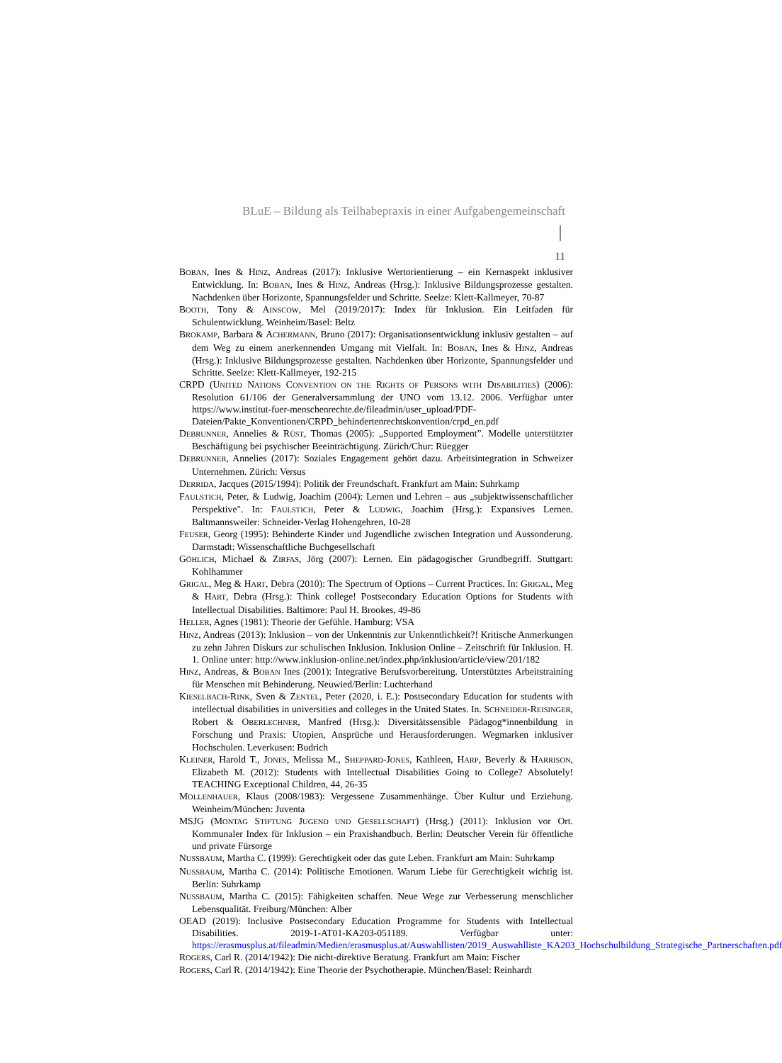BLuE – Bildung als Teilhabepraxis in einer Aufgabengemeinschaft
11
BOBAN, Ines & HINZ, Andreas (2017): Inklusive Wertorientierung – ein Kernaspekt inklusiver Entwicklung. In: BOBAN, Ines & HINZ, Andreas (Hrsg.): Inklusive Bildungsprozesse gestalten. Nachdenken über Horizonte, Spannungsfelder und Schritte. Seelze: Klett-Kallmeyer, 70-87
BOOTH, Tony & AINSCOW, Mel (2019/2017): Index für Inklusion. Ein Leitfaden für Schulentwicklung. Weinheim/Basel: Beltz
BROKAMP, Barbara & ACHERMANN, Bruno (2017): Organisationsentwicklung inklusiv gestalten – auf dem Weg zu einem anerkennenden Umgang mit Vielfalt. In: BOBAN, Ines & HINZ, Andreas (Hrsg.): Inklusive Bildungsprozesse gestalten. Nachdenken über Horizonte, Spannungsfelder und Schritte. Seelze: Klett-Kallmeyer, 192-215
CRPD (UNITED NATIONS CONVENTION ON THE RIGHTS OF PERSONS WITH DISABILITIES) (2006): Resolution 61/106 der Generalversammlung der UNO vom 13.12. 2006. Verfügbar unter https://www.institut-fuer-menschenrechte.de/fileadmin/user_upload/PDF-Dateien/Pakte_Konventionen/CRPD_behindertenrechtskonvention/crpd_en.pdf
DEBRUNNER, Annelies & RÜST, Thomas (2005): „Supported Employment”. Modelle unterstützter Beschäftigung bei psychischer Beeinträchtigung. Zürich/Chur: Rüegger
DEBRUNNER, Annelies (2017): Soziales Engagement gehört dazu. Arbeitsintegration in Schweizer Unternehmen. Zürich: Versus
DERRIDA, Jacques (2015/1994): Politik der Freundschaft. Frankfurt am Main: Suhrkamp
FAULSTICH, Peter, & Ludwig, Joachim (2004): Lernen und Lehren – aus „subjektwissenschaftlicher Perspektive". In: FAULSTICH, Peter & LUDWIG, Joachim (Hrsg.): Expansives Lernen. Baltmannsweiler: Schneider-Verlag Hohengehren, 10-28
FEUSER, Georg (1995): Behinderte Kinder und Jugendliche zwischen Integration und Aussonderung. Darmstadt: Wissenschaftliche Buchgesellschaft
GÖHLICH, Michael & ZIRFAS, Jörg (2007): Lernen. Ein pädagogischer Grundbegriff. Stuttgart: Kohlhammer
GRIGAL, Meg & HART, Debra (2010): The Spectrum of Options – Current Practices. In: GRIGAL, Meg & HART, Debra (Hrsg.): Think college! Postsecondary Education Options for Students with Intellectual Disabilities. Baltimore: Paul H. Brookes, 49-86
HELLER, Agnes (1981): Theorie der Gefühle. Hamburg: VSA
HINZ, Andreas (2013): Inklusion – von der Unkenntnis zur Unkenntlichkeit?! Kritische Anmerkungen zu zehn Jahren Diskurs zur schulischen Inklusion. Inklusion Online – Zeitschrift für Inklusion. H. 1. Online unter: http://www.inklusion-online.net/index.php/inklusion/article/view/201/182
HINZ, Andreas, & BOBAN Ines (2001): Integrative Berufsvorbereitung. Unterstütztes Arbeitstraining für Menschen mit Behinderung. Neuwied/Berlin: Luchterhand
KIESELBACH-RINK, Sven & ZENTEL, Peter (2020, i. E.): Postsecondary Education for students with intellectual disabilities in universities and colleges in the United States. In. SCHNEIDER-REISINGER, Robert & OBERLECHNER, Manfred (Hrsg.): Diversitätssensible Pädagog*innenbildung in Forschung und Praxis: Utopien, Ansprüche und Herausforderungen. Wegmarken inklusiver Hochschulen. Leverkusen: Budrich
KLEINER, Harold T., JONES, Melissa M., SHEPPARD-JONES, Kathleen, HARP, Beverly & HARRISON, Elizabeth M. (2012): Students with Intellectual Disabilities Going to College? Absolutely! TEACHING Exceptional Children, 44, 26-35
MOLLENHAUER, Klaus (2008/1983): Vergessene Zusammenhänge. Über Kultur und Erziehung. Weinheim/München: Juventa
MSJG (MONTAG STIFTUNG JUGEND UND GESELLSCHAFT) (Hrsg.) (2011): Inklusion vor Ort. Kommunaler Index für Inklusion – ein Praxishandbuch. Berlin: Deutscher Verein für öffentliche und private Fürsorge
NUSSBAUM, Martha C. (1999): Gerechtigkeit oder das gute Leben. Frankfurt am Main: Suhrkamp
NUSSBAUM, Martha C. (2014): Politische Emotionen. Warum Liebe für Gerechtigkeit wichtig ist. Berlin: Suhrkamp
NUSSBAUM, Martha C. (2015): Fähigkeiten schaffen. Neue Wege zur Verbesserung menschlicher Lebensqualität. Freiburg/München: Alber
OEAD (2019): Inclusive Postsecondary Education Programme for Students with Intellectual Disabilities. 2019-1-AT01-KA203-051189. Verfügbar unter: https://erasmusplus.at/fileadmin/Medien/erasmusplus.at/Auswahllisten/2019_Auswahlliste_KA203_Hochschulbildung_Strategische_Partnerschaften.pdf
ROGERS, Carl R. (2014/1942): Die nicht-direktive Beratung. Frankfurt am Main: Fischer
ROGERS, Carl R. (2014/1942): Eine Theorie der Psychotherapie. München/Basel: Reinhardt